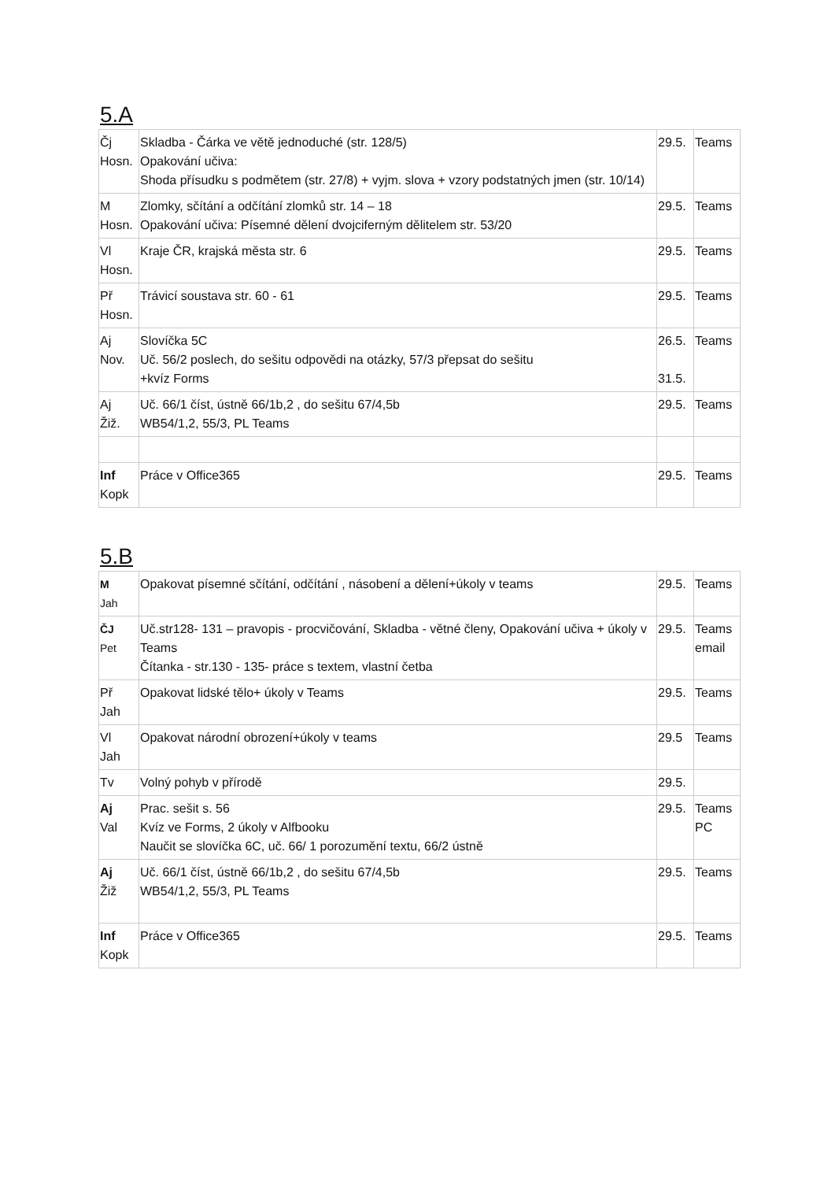5.A
| Čj Hosn. | Skladba - Čárka ve větě jednoduché (str. 128/5) Opakování učiva: Shoda přísudku s podmětem (str. 27/8) + vyjm. slova + vzory podstatných jmen (str. 10/14) | 29.5. | Teams |
| M Hosn. | Zlomky, sčítání a odčítání zlomků str. 14 – 18 Opakování učiva: Písemné dělení dvojciferným dělitelem str. 53/20 | 29.5. | Teams |
| Vl Hosn. | Kraje ČR, krajská města str. 6 | 29.5. | Teams |
| Př Hosn. | Trávicí soustava str. 60 - 61 | 29.5. | Teams |
| Aj Nov. | Slovíčka 5C Uč. 56/2 poslech, do sešitu odpovědi na otázky, 57/3 přepsat do sešitu +kvíz Forms | 26.5. 31.5. | Teams |
| Aj Žiž. | Uč. 66/1 číst, ústně 66/1b,2 , do sešitu 67/4,5b WB54/1,2, 55/3, PL Teams | 29.5. | Teams |
| Inf Kopk | Práce v Office365 | 29.5. | Teams |
5.B
| M Jah | Opakovat písemné sčítání, odčítání , násobení a dělení+úkoly v teams | 29.5. | Teams |
| ČJ Pet | Uč.str128- 131 – pravopis - procvičování, Skladba - větné členy, Opakování učiva + úkoly v Teams Čítanka - str.130 - 135- práce s textem, vlastní četba | 29.5. | Teams email |
| Př Jah | Opakovat lidské tělo+ úkoly v Teams | 29.5. | Teams |
| Vl Jah | Opakovat národní obrození+úkoly v teams | 29.5 | Teams |
| Tv | Volný pohyb v přírodě | 29.5. | |
| Aj Val | Prac. sešit s. 56 Kvíz ve Forms, 2 úkoly v Alfbooku Naučit se slovíčka 6C, uč. 66/ 1 porozumění textu, 66/2 ústně | 29.5. | Teams PC |
| Aj Žiž | Uč. 66/1 číst, ústně 66/1b,2 , do sešitu 67/4,5b WB54/1,2, 55/3, PL Teams | 29.5. | Teams |
| Inf Kopk | Práce v Office365 | 29.5. | Teams |